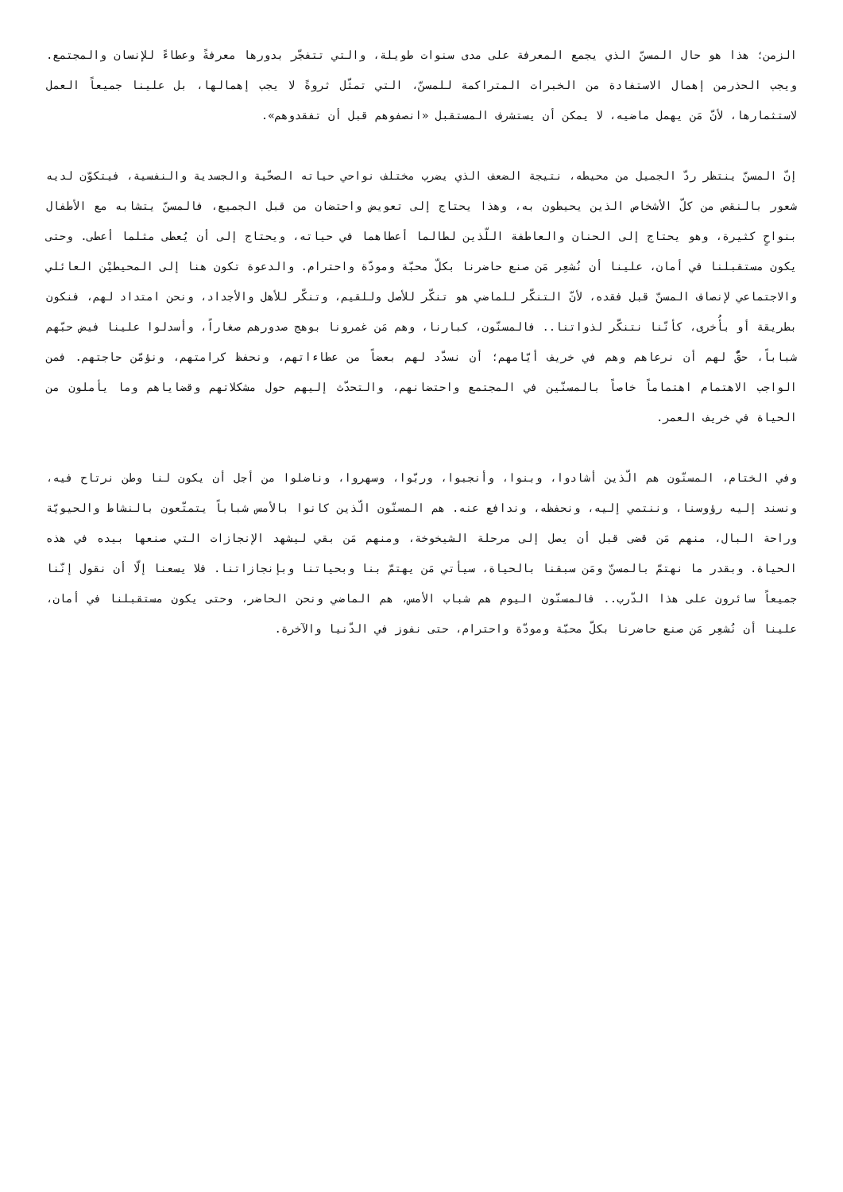الزمن؛ هذا هو حال المسنّ الذي يجمع المعرفة على مدى سنوات طويلة، والتي تتفجّر بدورها معرفةً وعطاءً للإنسان والمجتمع. ويجب الحذرمن إهمال الاستفادة من الخبرات المتراكمة للمسنّ، التي تمثّل ثروةً لا يجب إهمالها، بل علينا جميعاً العمل لاستثمارها، لأنّ مَن يهمل ماضيه، لا يمكن أن يستشرف المستقبل «انصفوهم قبل أن تفقدوهم».
إنّ المسنّ ينتظر ردّ الجميل من محيطه، نتيجة الضعف الذي يضرب مختلف نواحي حياته الصحّية والجسدية والنفسية، فيتكوّن لديه شعور بالنقص من كلّ الأشخاص الذين يحيطون به، وهذا يحتاج إلى تعويض واحتضان من قبل الجميع، فالمسنّ يتشابه مع الأطفال بنواحٍ كثيرة، وهو يحتاج إلى الحنان والعاطفة اللّذين لطالما أعطاهما في حياته، ويحتاج إلى أن يُعطى مثلما أعطى. وحتى يكون مستقبلنا في أمان، علينا أن نُشعِر مَن صنع حاضرنا بكلّ محبّة ومودّة واحترام. والدعوة تكون هنا إلى المحيطيْن العائلي والاجتماعي لإنصاف المسنّ قبل فقده، لأنّ التنكّر للماضي هو تنكّر للأصل وللقيم، وتنكّر للأهل والأجداد، ونحن امتداد لهم، فنكون بطريقة أو بأُخرى، كأنّنا نتنكّر لذواتنا.. فالمسنّون، كبارنا، وهم مَن غمرونا بوهج صدورهم صغاراً، وأسدلوا علينا فيض حبّهم شباباً، حقٌّ لهم أن نرعاهم وهم في خريف أيّامهم؛ أن نسدّد لهم بعضاً من عطاءاتهم، ونحفظ كرامتهم، ونؤمّن حاجتهم. فمن الواجب الاهتمام اهتماماً خاصاً بالمسنّين في المجتمع واحتضانهم، والتحدّث إليهم حول مشكلاتهم وقضاياهم وما يأملون من الحياة في خريف العمر.
وفي الختام، المسنّون هم الّذين أشادوا، وبنوا، وأنجبوا، وربّوا، وسهروا، وناضلوا من أجل أن يكون لنا وطن نرتاح فيه، ونسند إليه رؤوسنا، وننتمي إليه، ونحفظه، وندافع عنه. هم المسنّون الّذين كانوا بالأمس شباباً يتمتّعون بالنشاط والحيويّة وراحة البال، منهم مَن قضى قبل أن يصل إلى مرحلة الشيخوخة، ومنهم مَن بقي ليشهد الإنجازات التي صنعها بيده في هذه الحياة. وبقدر ما نهتمّ بالمسنّ ومَن سبقنا بالحياة، سيأتي مَن يهتمّ بنا وبحياتنا وبإنجازاتنا. فلا يسعنا إلّا أن نقول إنّنا جميعاً سائرون على هذا الدّرب.. فالمسنّون اليوم هم شباب الأمس، هم الماضي ونحن الحاضر، وحتى يكون مستقبلنا في أمان، علينا أن نُشعِر مَن صنع حاضرنا بكلّ محبّة ومودّة واحترام، حتى نفوز في الدّنيا والآخرة.